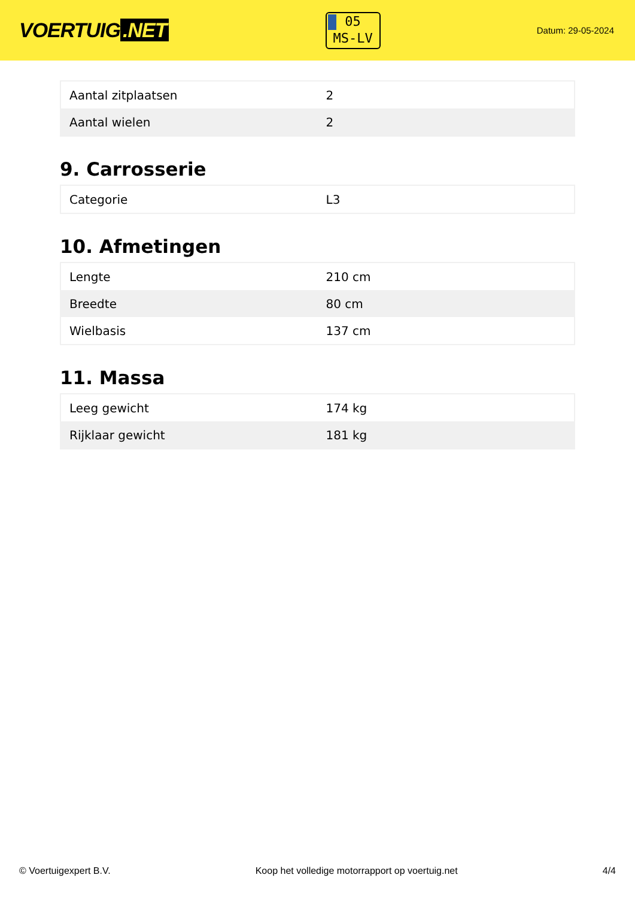VOERTUIG.NET
05
MS-LV
Datum: 29-05-2024
| Aantal zitplaatsen | 2 |
| Aantal wielen | 2 |
9. Carrosserie
| Categorie | L3 |
10. Afmetingen
| Lengte | 210 cm |
| Breedte | 80 cm |
| Wielbasis | 137 cm |
11. Massa
| Leeg gewicht | 174 kg |
| Rijklaar gewicht | 181 kg |
© Voertuigexpert B.V. Koop het volledige motorrapport op voertuig.net 4/4